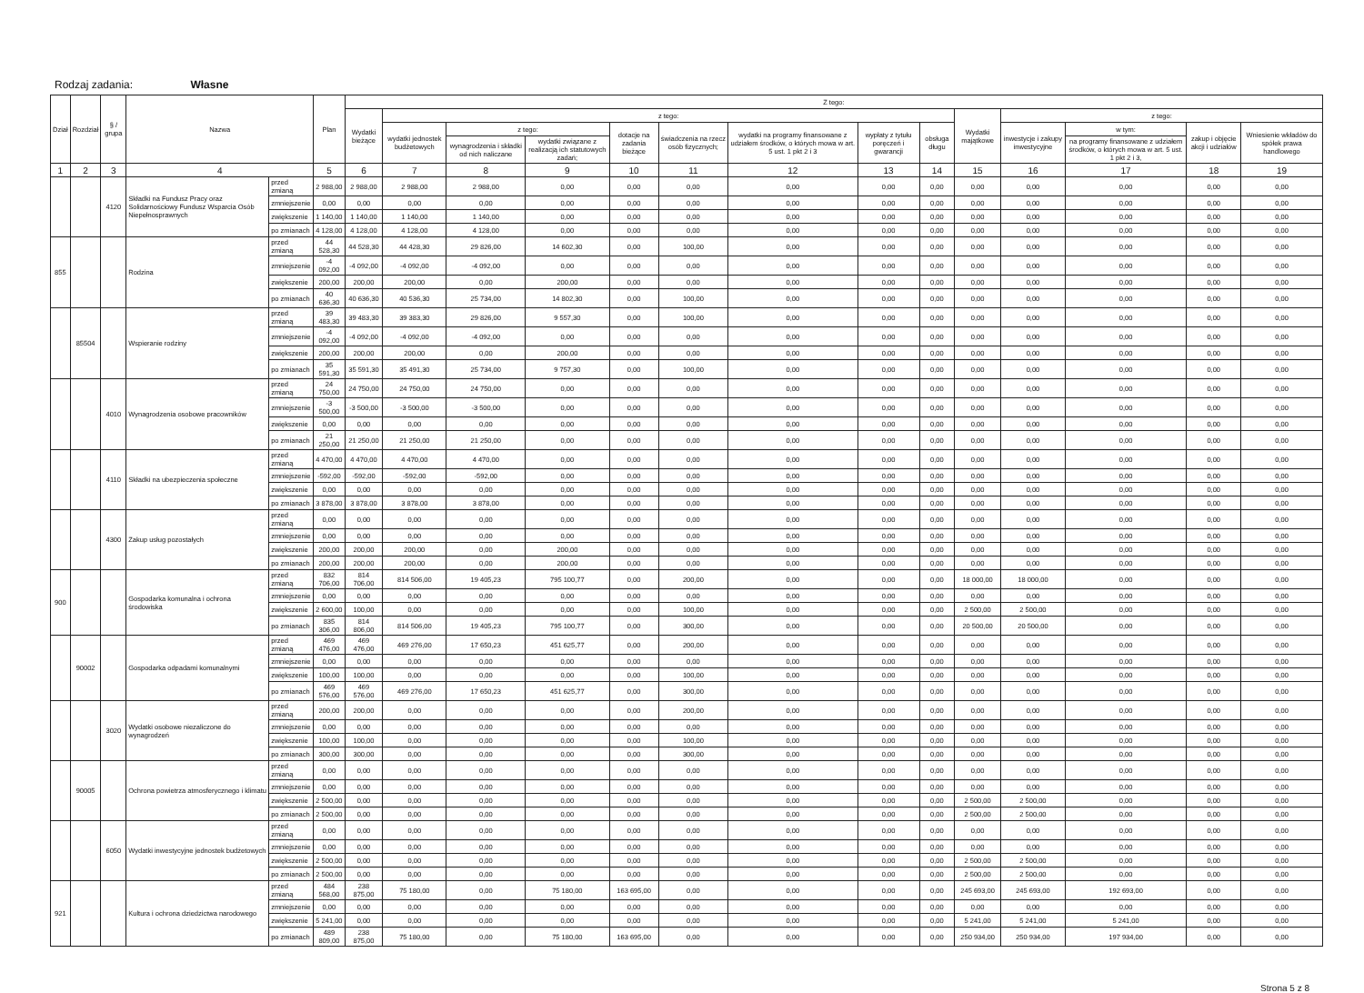Rodzaj zadania: Własne
| Dział | Rozdział | § / grupa | Nazwa | | Plan | Z tego: | | | | | | | | | | | | | |
| --- | --- | --- | --- | --- | --- | --- | --- | --- | --- | --- | --- | --- | --- | --- | --- | --- | --- | --- | --- |
| | | | | | | Wydatki bieżące | z tego: | | | | | | | | Wydatki majątkowe | z tego: | | | |
| | | | | | | | wydatki jednostek budżetowych | z tego: | | dotacje na zadania bieżące | świadczenia na rzecz osób fizycznych; | wydatki na programy finansowane z udziałem środków, o których mowa w art. 5 ust. 1 pkt 2 i 3 | wypłaty z tytułu poręczeń i gwarancji | obsługa długu | | inwestycje i zakupy inwestycyjne | w tym: | zakup i objęcie akcji i udziałów | Wniesienie wkładów do spółek prawa handlowego |
| | | | | | | | | wynagrodzenia i składki od nich naliczane | wydatki związane z realizacją ich statutowych zadań; | | | | | | | | na programy finansowane z udziałem środków, o których mowa w art. 5 ust. 1 pkt 2 i 3, | | |
| 1 | 2 | 3 | 4 | | 5 | 6 | 7 | 8 | 9 | 10 | 11 | 12 | 13 | 14 | 15 | 16 | 17 | 18 | 19 |
| | | 4120 | Składki na Fundusz Pracy oraz Solidarnościowy Fundusz Wsparcia Osób Niepełnosprawnych | przed zmianą | 2 988,00 | 2 988,00 | 2 988,00 | 2 988,00 | 0,00 | 0,00 | 0,00 | 0,00 | 0,00 | 0,00 | 0,00 | 0,00 | 0,00 | 0,00 | 0,00 |
| | | | | zmniejszenie | 0,00 | 0,00 | 0,00 | 0,00 | 0,00 | 0,00 | 0,00 | 0,00 | 0,00 | 0,00 | 0,00 | 0,00 | 0,00 | 0,00 | 0,00 |
| | | | | zwiększenie | 1 140,00 | 1 140,00 | 1 140,00 | 1 140,00 | 0,00 | 0,00 | 0,00 | 0,00 | 0,00 | 0,00 | 0,00 | 0,00 | 0,00 | 0,00 | 0,00 |
| | | | | po zmianach | 4 128,00 | 4 128,00 | 4 128,00 | 4 128,00 | 0,00 | 0,00 | 0,00 | 0,00 | 0,00 | 0,00 | 0,00 | 0,00 | 0,00 | 0,00 | 0,00 |
| 855 | | | Rodzina | przed zmianą | 44 528,30 | 44 528,30 | 44 428,30 | 29 826,00 | 14 602,30 | 0,00 | 100,00 | 0,00 | 0,00 | 0,00 | 0,00 | 0,00 | 0,00 | 0,00 | 0,00 |
| | | | | zmniejszenie | -4 092,00 | -4 092,00 | -4 092,00 | -4 092,00 | 0,00 | 0,00 | 0,00 | 0,00 | 0,00 | 0,00 | 0,00 | 0,00 | 0,00 | 0,00 | 0,00 |
| | | | | zwiększenie | 200,00 | 200,00 | 200,00 | 0,00 | 200,00 | 0,00 | 0,00 | 0,00 | 0,00 | 0,00 | 0,00 | 0,00 | 0,00 | 0,00 | 0,00 |
| | | | | po zmianach | 40 636,30 | 40 636,30 | 40 536,30 | 25 734,00 | 14 802,30 | 0,00 | 100,00 | 0,00 | 0,00 | 0,00 | 0,00 | 0,00 | 0,00 | 0,00 | 0,00 |
| | 85504 | | Wspieranie rodziny | przed zmianą | 39 483,30 | 39 483,30 | 39 383,30 | 29 826,00 | 9 557,30 | 0,00 | 100,00 | 0,00 | 0,00 | 0,00 | 0,00 | 0,00 | 0,00 | 0,00 | 0,00 |
| | | | | zmniejszenie | -4 092,00 | -4 092,00 | -4 092,00 | -4 092,00 | 0,00 | 0,00 | 0,00 | 0,00 | 0,00 | 0,00 | 0,00 | 0,00 | 0,00 | 0,00 | 0,00 |
| | | | | zwiększenie | 200,00 | 200,00 | 200,00 | 0,00 | 200,00 | 0,00 | 0,00 | 0,00 | 0,00 | 0,00 | 0,00 | 0,00 | 0,00 | 0,00 | 0,00 |
| | | | | po zmianach | 35 591,30 | 35 591,30 | 35 491,30 | 25 734,00 | 9 757,30 | 0,00 | 100,00 | 0,00 | 0,00 | 0,00 | 0,00 | 0,00 | 0,00 | 0,00 | 0,00 |
| | | 4010 | Wynagrodzenia osobowe pracowników | przed zmianą | 24 750,00 | 24 750,00 | 24 750,00 | 24 750,00 | 0,00 | 0,00 | 0,00 | 0,00 | 0,00 | 0,00 | 0,00 | 0,00 | 0,00 | 0,00 | 0,00 |
| | | | | zmniejszenie | -3 500,00 | -3 500,00 | -3 500,00 | -3 500,00 | 0,00 | 0,00 | 0,00 | 0,00 | 0,00 | 0,00 | 0,00 | 0,00 | 0,00 | 0,00 | 0,00 |
| | | | | zwiększenie | 0,00 | 0,00 | 0,00 | 0,00 | 0,00 | 0,00 | 0,00 | 0,00 | 0,00 | 0,00 | 0,00 | 0,00 | 0,00 | 0,00 | 0,00 |
| | | | | po zmianach | 21 250,00 | 21 250,00 | 21 250,00 | 21 250,00 | 0,00 | 0,00 | 0,00 | 0,00 | 0,00 | 0,00 | 0,00 | 0,00 | 0,00 | 0,00 | 0,00 |
| | | 4110 | Składki na ubezpieczenia społeczne | przed zmianą | 4 470,00 | 4 470,00 | 4 470,00 | 4 470,00 | 0,00 | 0,00 | 0,00 | 0,00 | 0,00 | 0,00 | 0,00 | 0,00 | 0,00 | 0,00 | 0,00 |
| | | | | zmniejszenie | -592,00 | -592,00 | -592,00 | -592,00 | 0,00 | 0,00 | 0,00 | 0,00 | 0,00 | 0,00 | 0,00 | 0,00 | 0,00 | 0,00 | 0,00 |
| | | | | zwiększenie | 0,00 | 0,00 | 0,00 | 0,00 | 0,00 | 0,00 | 0,00 | 0,00 | 0,00 | 0,00 | 0,00 | 0,00 | 0,00 | 0,00 | 0,00 |
| | | | | po zmianach | 3 878,00 | 3 878,00 | 3 878,00 | 3 878,00 | 0,00 | 0,00 | 0,00 | 0,00 | 0,00 | 0,00 | 0,00 | 0,00 | 0,00 | 0,00 | 0,00 |
| | | 4300 | Zakup usług pozostałych | przed zmianą | 0,00 | 0,00 | 0,00 | 0,00 | 0,00 | 0,00 | 0,00 | 0,00 | 0,00 | 0,00 | 0,00 | 0,00 | 0,00 | 0,00 | 0,00 |
| | | | | zmniejszenie | 0,00 | 0,00 | 0,00 | 0,00 | 0,00 | 0,00 | 0,00 | 0,00 | 0,00 | 0,00 | 0,00 | 0,00 | 0,00 | 0,00 | 0,00 |
| | | | | zwiększenie | 200,00 | 200,00 | 200,00 | 0,00 | 200,00 | 0,00 | 0,00 | 0,00 | 0,00 | 0,00 | 0,00 | 0,00 | 0,00 | 0,00 | 0,00 |
| | | | | po zmianach | 200,00 | 200,00 | 200,00 | 0,00 | 200,00 | 0,00 | 0,00 | 0,00 | 0,00 | 0,00 | 0,00 | 0,00 | 0,00 | 0,00 | 0,00 |
| 900 | | | Gospodarka komunalna i ochrona środowiska | przed zmianą | 832 706,00 | 814 706,00 | 814 506,00 | 19 405,23 | 795 100,77 | 0,00 | 200,00 | 0,00 | 0,00 | 0,00 | 18 000,00 | 18 000,00 | 0,00 | 0,00 | 0,00 |
| | | | | zmniejszenie | 0,00 | 0,00 | 0,00 | 0,00 | 0,00 | 0,00 | 0,00 | 0,00 | 0,00 | 0,00 | 0,00 | 0,00 | 0,00 | 0,00 | 0,00 |
| | | | | zwiększenie | 2 600,00 | 100,00 | 0,00 | 0,00 | 0,00 | 0,00 | 100,00 | 0,00 | 0,00 | 0,00 | 2 500,00 | 2 500,00 | 0,00 | 0,00 | 0,00 |
| | | | | po zmianach | 835 306,00 | 814 806,00 | 814 506,00 | 19 405,23 | 795 100,77 | 0,00 | 300,00 | 0,00 | 0,00 | 0,00 | 20 500,00 | 20 500,00 | 0,00 | 0,00 | 0,00 |
| | 90002 | | Gospodarka odpadami komunalnymi | przed zmianą | 469 476,00 | 469 476,00 | 469 276,00 | 17 650,23 | 451 625,77 | 0,00 | 200,00 | 0,00 | 0,00 | 0,00 | 0,00 | 0,00 | 0,00 | 0,00 | 0,00 |
| | | | | zmniejszenie | 0,00 | 0,00 | 0,00 | 0,00 | 0,00 | 0,00 | 0,00 | 0,00 | 0,00 | 0,00 | 0,00 | 0,00 | 0,00 | 0,00 | 0,00 |
| | | | | zwiększenie | 100,00 | 100,00 | 0,00 | 0,00 | 0,00 | 0,00 | 100,00 | 0,00 | 0,00 | 0,00 | 0,00 | 0,00 | 0,00 | 0,00 | 0,00 |
| | | | | po zmianach | 469 576,00 | 469 576,00 | 469 276,00 | 17 650,23 | 451 625,77 | 0,00 | 300,00 | 0,00 | 0,00 | 0,00 | 0,00 | 0,00 | 0,00 | 0,00 | 0,00 |
| | | 3020 | Wydatki osobowe niezaliczone do wynagrodzeń | przed zmianą | 200,00 | 200,00 | 0,00 | 0,00 | 0,00 | 0,00 | 200,00 | 0,00 | 0,00 | 0,00 | 0,00 | 0,00 | 0,00 | 0,00 | 0,00 |
| | | | | zmniejszenie | 0,00 | 0,00 | 0,00 | 0,00 | 0,00 | 0,00 | 0,00 | 0,00 | 0,00 | 0,00 | 0,00 | 0,00 | 0,00 | 0,00 | 0,00 |
| | | | | zwiększenie | 100,00 | 100,00 | 0,00 | 0,00 | 0,00 | 0,00 | 100,00 | 0,00 | 0,00 | 0,00 | 0,00 | 0,00 | 0,00 | 0,00 | 0,00 |
| | | | | po zmianach | 300,00 | 300,00 | 0,00 | 0,00 | 0,00 | 0,00 | 300,00 | 0,00 | 0,00 | 0,00 | 0,00 | 0,00 | 0,00 | 0,00 | 0,00 |
| | 90005 | | Ochrona powietrza atmosferycznego i klimatu | przed zmianą | 0,00 | 0,00 | 0,00 | 0,00 | 0,00 | 0,00 | 0,00 | 0,00 | 0,00 | 0,00 | 0,00 | 0,00 | 0,00 | 0,00 | 0,00 |
| | | | | zmniejszenie | 0,00 | 0,00 | 0,00 | 0,00 | 0,00 | 0,00 | 0,00 | 0,00 | 0,00 | 0,00 | 0,00 | 0,00 | 0,00 | 0,00 | 0,00 |
| | | | | zwiększenie | 2 500,00 | 0,00 | 0,00 | 0,00 | 0,00 | 0,00 | 0,00 | 0,00 | 0,00 | 0,00 | 2 500,00 | 2 500,00 | 0,00 | 0,00 | 0,00 |
| | | | | po zmianach | 2 500,00 | 0,00 | 0,00 | 0,00 | 0,00 | 0,00 | 0,00 | 0,00 | 0,00 | 0,00 | 2 500,00 | 2 500,00 | 0,00 | 0,00 | 0,00 |
| | | 6050 | Wydatki inwestycyjne jednostek budżetowych | przed zmianą | 0,00 | 0,00 | 0,00 | 0,00 | 0,00 | 0,00 | 0,00 | 0,00 | 0,00 | 0,00 | 0,00 | 0,00 | 0,00 | 0,00 | 0,00 |
| | | | | zmniejszenie | 0,00 | 0,00 | 0,00 | 0,00 | 0,00 | 0,00 | 0,00 | 0,00 | 0,00 | 0,00 | 0,00 | 0,00 | 0,00 | 0,00 | 0,00 |
| | | | | zwiększenie | 2 500,00 | 0,00 | 0,00 | 0,00 | 0,00 | 0,00 | 0,00 | 0,00 | 0,00 | 0,00 | 2 500,00 | 2 500,00 | 0,00 | 0,00 | 0,00 |
| | | | | po zmianach | 2 500,00 | 0,00 | 0,00 | 0,00 | 0,00 | 0,00 | 0,00 | 0,00 | 0,00 | 0,00 | 2 500,00 | 2 500,00 | 0,00 | 0,00 | 0,00 |
| 921 | | | Kultura i ochrona dziedzictwa narodowego | przed zmianą | 484 568,00 | 238 875,00 | 75 180,00 | 0,00 | 75 180,00 | 163 695,00 | 0,00 | 0,00 | 0,00 | 0,00 | 245 693,00 | 245 693,00 | 192 693,00 | 0,00 | 0,00 |
| | | | | zmniejszenie | 0,00 | 0,00 | 0,00 | 0,00 | 0,00 | 0,00 | 0,00 | 0,00 | 0,00 | 0,00 | 0,00 | 0,00 | 0,00 | 0,00 | 0,00 |
| | | | | zwiększenie | 5 241,00 | 0,00 | 0,00 | 0,00 | 0,00 | 0,00 | 0,00 | 0,00 | 0,00 | 0,00 | 5 241,00 | 5 241,00 | 5 241,00 | 0,00 | 0,00 |
| | | | | po zmianach | 489 809,00 | 238 875,00 | 75 180,00 | 0,00 | 75 180,00 | 163 695,00 | 0,00 | 0,00 | 0,00 | 0,00 | 250 934,00 | 250 934,00 | 197 934,00 | 0,00 | 0,00 |
Strona 5 z 8